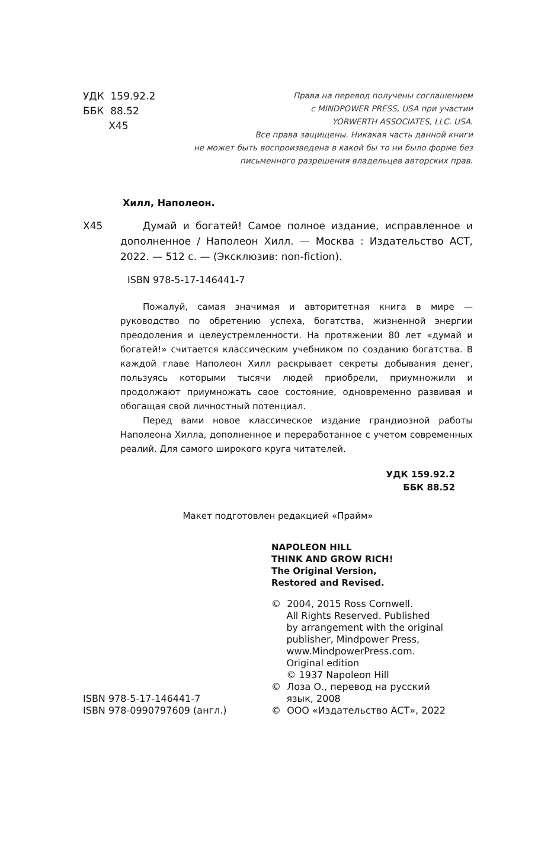УДК 159.92.2
ББК 88.52
Х45
Права на перевод получены соглашением
с MINDPOWER PRESS, USA при участии
YORWERTH ASSOCIATES, LLC. USA.
Все права защищены. Никакая часть данной книги
не может быть воспроизведена в какой бы то ни было форме без
письменного разрешения владельцев авторских прав.
Хилл, Наполеон.
Х45 Думай и богатей! Самое полное издание, исправленное и дополненное / Наполеон Хилл. — Москва : Издательство АСТ, 2022. — 512 с. — (Эксклюзив: non-fiction).
ISBN 978-5-17-146441-7
Пожалуй, самая значимая и авторитетная книга в мире — руководство по обретению успеха, богатства, жизненной энергии преодоления и целеустремленности. На протяжении 80 лет «думай и богатей!» считается классическим учебником по созданию богатства. В каждой главе Наполеон Хилл раскрывает секреты добывания денег, пользуясь которыми тысячи людей приобрели, приумножили и продолжают приумножать свое состояние, одновременно развивая и обогащая свой личностный потенциал.
Перед вами новое классическое издание грандиозной работы Наполеона Хилла, дополненное и переработанное с учетом современных реалий. Для самого широкого круга читателей.
УДК 159.92.2
ББК 88.52
Макет подготовлен редакцией «Прайм»
ISBN 978-5-17-146441-7
ISBN 978-0990797609 (англ.)
NAPOLEON HILL
THINK AND GROW RICH!
The Original Version,
Restored and Revised.
© 2004, 2015 Ross Cornwell.
All Rights Reserved. Published
by arrangement with the original
publisher, Mindpower Press,
www.MindpowerPress.com.
Original edition
© 1937 Napoleon Hill
© Лоза О., перевод на русский
язык, 2008
© ООО «Издательство АСТ», 2022